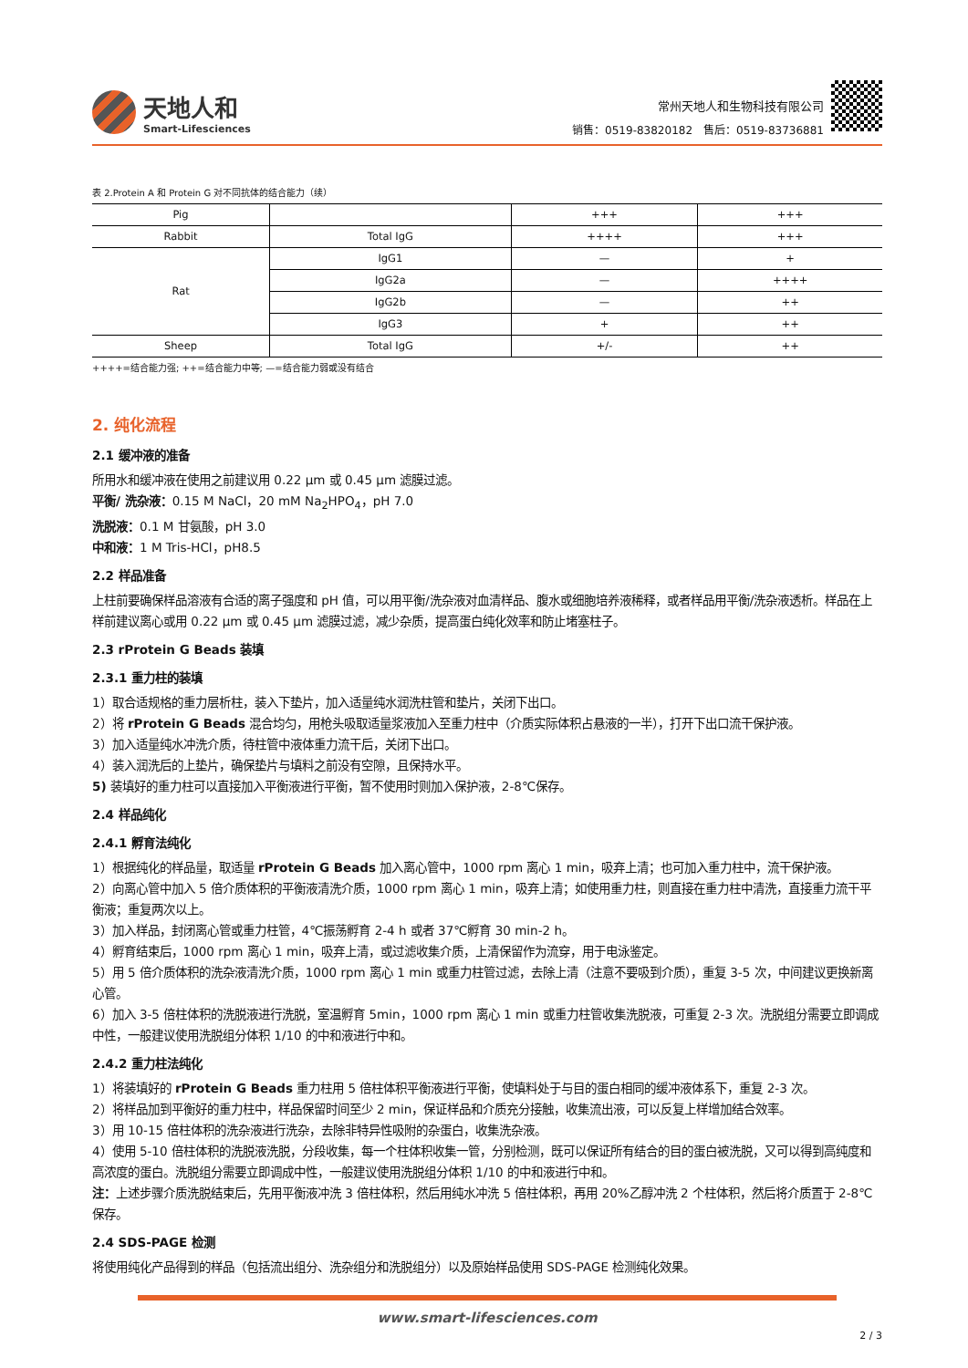天地人和
Smart-Lifesciences
常州天地人和生物科技有限公司
销售：0519-83820182　售后：0519-83736881
表 2.Protein A 和 Protein G 对不同抗体的结合能力（续）
| Pig | | +++ | +++ |
| Rabbit | Total IgG | ++++ | +++ |
| Rat | IgG1 | — | + |
| | IgG2a | — | ++++ |
| | IgG2b | — | ++ |
| | IgG3 | + | ++ |
| Sheep | Total IgG | +/- | ++ |
++++=结合能力强; ++=结合能力中等; —=结合能力弱或没有结合
2. 纯化流程
2.1 缓冲液的准备
所用水和缓冲液在使用之前建议用 0.22 μm 或 0.45 μm 滤膜过滤。
平衡/ 洗杂液：0.15 M NaCl，20 mM Na<sub>2</sub>HPO<sub>4</sub>，pH 7.0
洗脱液：0.1 M 甘氨酸，pH 3.0
中和液：1 M Tris-HCl，pH8.5
2.2 样品准备
上柱前要确保样品溶液有合适的离子强度和 pH 值，可以用平衡/洗杂液对血清样品、腹水或细胞培养液稀释，或者样品用平衡/洗杂液透析。样品在上样前建议离心或用 0.22 μm 或 0.45 μm 滤膜过滤，减少杂质，提高蛋白纯化效率和防止堵塞柱子。
2.3 rProtein G Beads 装填
2.3.1 重力柱的装填
1）取合适规格的重力层析柱，装入下垫片，加入适量纯水润洗柱管和垫片，关闭下出口。
2）将 rProtein G Beads 混合均匀，用枪头吸取适量浆液加入至重力柱中（介质实际体积占悬液的一半），打开下出口流干保护液。
3）加入适量纯水冲洗介质，待柱管中液体重力流干后，关闭下出口。
4）装入润洗后的上垫片，确保垫片与填料之前没有空隙，且保持水平。
5) 装填好的重力柱可以直接加入平衡液进行平衡，暂不使用时则加入保护液，2-8℃保存。
2.4 样品纯化
2.4.1 孵育法纯化
1）根据纯化的样品量，取适量 rProtein G Beads 加入离心管中，1000 rpm 离心 1 min，吸弃上清；也可加入重力柱中，流干保护液。
2）向离心管中加入 5 倍介质体积的平衡液清洗介质，1000 rpm 离心 1 min，吸弃上清；如使用重力柱，则直接在重力柱中清洗，直接重力流干平衡液；重复两次以上。
3）加入样品，封闭离心管或重力柱管，4℃振荡孵育 2-4 h 或者 37℃孵育 30 min-2 h。
4）孵育结束后，1000 rpm 离心 1 min，吸弃上清，或过滤收集介质，上清保留作为流穿，用于电泳鉴定。
5）用 5 倍介质体积的洗杂液清洗介质，1000 rpm 离心 1 min 或重力柱管过滤，去除上清（注意不要吸到介质），重复 3-5 次，中间建议更换新离心管。
6）加入 3-5 倍柱体积的洗脱液进行洗脱，室温孵育 5min，1000 rpm 离心 1 min 或重力柱管收集洗脱液，可重复 2-3 次。洗脱组分需要立即调成中性，一般建议使用洗脱组分体积 1/10 的中和液进行中和。
2.4.2 重力柱法纯化
1）将装填好的 rProtein G Beads 重力柱用 5 倍柱体积平衡液进行平衡，使填料处于与目的蛋白相同的缓冲液体系下，重复 2-3 次。
2）将样品加到平衡好的重力柱中，样品保留时间至少 2 min，保证样品和介质充分接触，收集流出液，可以反复上样增加结合效率。
3）用 10-15 倍柱体积的洗杂液进行洗杂，去除非特异性吸附的杂蛋白，收集洗杂液。
4）使用 5-10 倍柱体积的洗脱液洗脱，分段收集，每一个柱体积收集一管，分别检测，既可以保证所有结合的目的蛋白被洗脱，又可以得到高纯度和高浓度的蛋白。洗脱组分需要立即调成中性，一般建议使用洗脱组分体积 1/10 的中和液进行中和。
注：上述步骤介质洗脱结束后，先用平衡液冲洗 3 倍柱体积，然后用纯水冲洗 5 倍柱体积，再用 20%乙醇冲洗 2 个柱体积，然后将介质置于 2-8℃保存。
2.4 SDS-PAGE 检测
将使用纯化产品得到的样品（包括流出组分、洗杂组分和洗脱组分）以及原始样品使用 SDS-PAGE 检测纯化效果。
www.smart-lifesciences.com
2 / 3